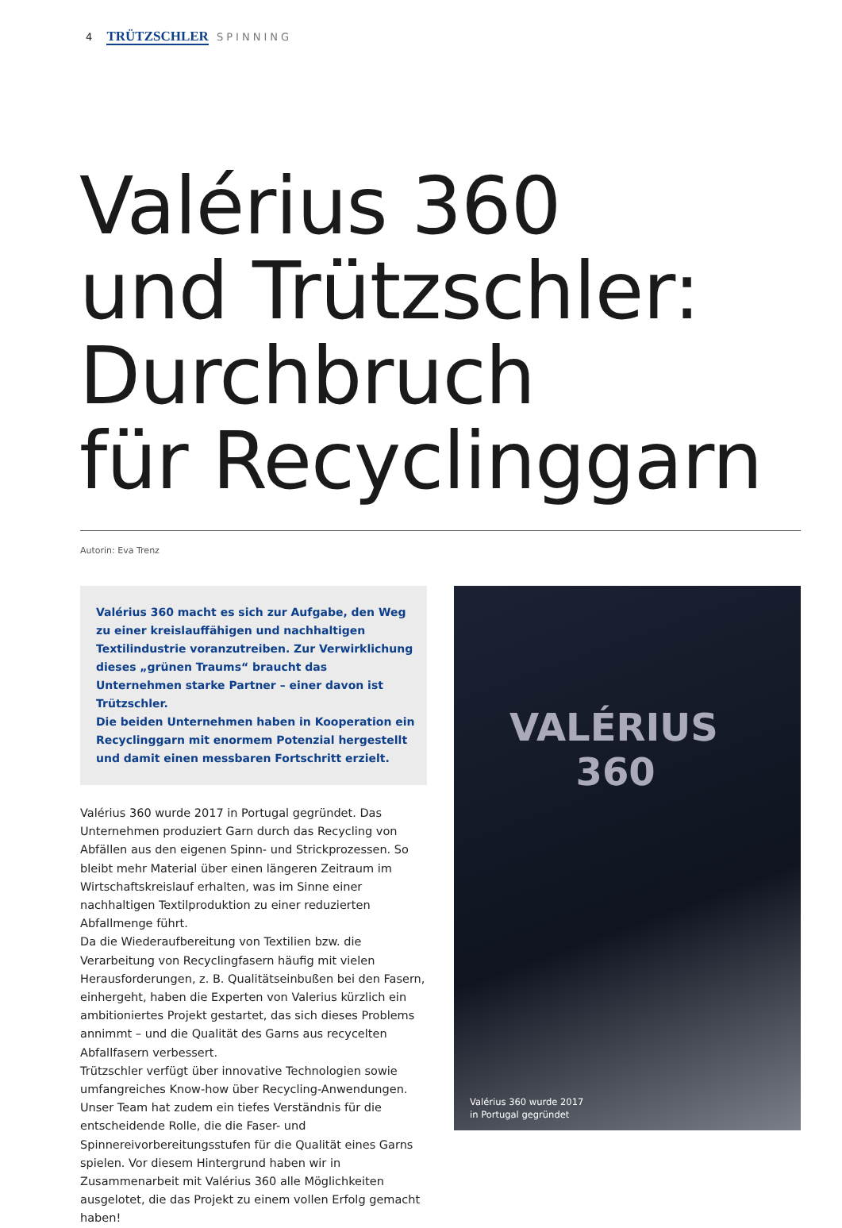4 TRÜTZSCHLER SPINNING
Valérius 360
und Trützschler:
Durchbruch
für Recyclinggarn
Autorin: Eva Trenz
Valérius 360 macht es sich zur Aufgabe, den Weg zu einer kreislauffähigen und nachhaltigen Textilindustrie voranzutreiben. Zur Verwirklichung dieses „grünen Traums“ braucht das Unternehmen starke Partner – einer davon ist Trützschler.
Die beiden Unternehmen haben in Kooperation ein Recyclinggarn mit enormem Potenzial hergestellt und damit einen messbaren Fortschritt erzielt.
Valérius 360 wurde 2017 in Portugal gegründet. Das Unternehmen produziert Garn durch das Recycling von Abfällen aus den eigenen Spinn- und Strickprozessen. So bleibt mehr Material über einen längeren Zeitraum im Wirtschaftskreislauf erhalten, was im Sinne einer nachhaltigen Textilproduktion zu einer reduzierten Abfallmenge führt.
Da die Wiederaufbereitung von Textilien bzw. die Verarbeitung von Recyclingfasern häufig mit vielen Herausforderungen, z. B. Qualitätseinbußen bei den Fasern, einhergeht, haben die Experten von Valerius kürzlich ein ambitioniertes Projekt gestartet, das sich dieses Problems annimmt – und die Qualität des Garns aus recycelten Abfallfasern verbessert.
Trützschler verfügt über innovative Technologien sowie umfangreiches Know-how über Recycling-Anwendungen. Unser Team hat zudem ein tiefes Verständnis für die entscheidende Rolle, die die Faser- und Spinnereivorbereitungsstufen für die Qualität eines Garns spielen. Vor diesem Hintergrund haben wir in Zusammenarbeit mit Valérius 360 alle Möglichkeiten ausgelotet, die das Projekt zu einem vollen Erfolg gemacht haben!
VALÉRIUS
360
Valérius 360 wurde 2017
in Portugal gegründet